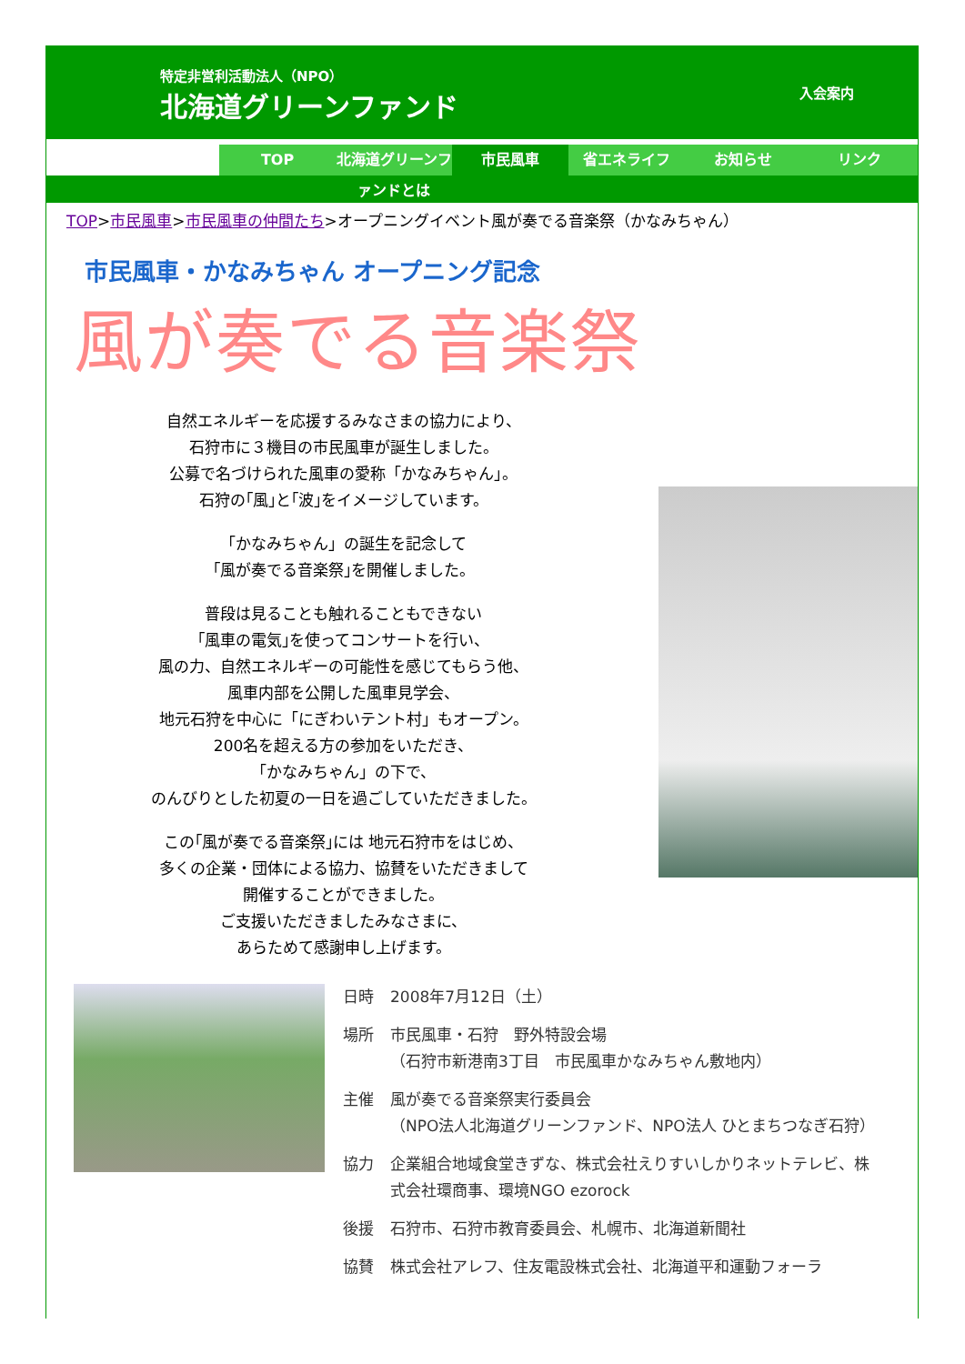特定非営利活動法人（NPO）
北海道グリーンファンド
入会案内
TOP 北海道グリーンファンドとは 市民風車 省エネライフ お知らせ リンク
TOP>市民風車>市民風車の仲間たち>オープニングイベント風が奏でる音楽祭（かなみちゃん）
市民風車・かなみちゃん オープニング記念
風が奏でる音楽祭
自然エネルギーを応援するみなさまの協力により、
石狩市に３機目の市民風車が誕生しました。
公募で名づけられた風車の愛称「かなみちゃん」。
石狩の｢風｣と｢波｣をイメージしています。
「かなみちゃん」の誕生を記念して
｢風が奏でる音楽祭｣を開催しました。
普段は見ることも触れることもできない
｢風車の電気｣を使ってコンサートを行い、
風の力、自然エネルギーの可能性を感じてもらう他、
風車内部を公開した風車見学会、
地元石狩を中心に「にぎわいテント村」もオープン。
200名を超える方の参加をいただき、
「かなみちゃん」の下で、
のんびりとした初夏の一日を過ごしていただきました。
この｢風が奏でる音楽祭｣には 地元石狩市をはじめ、
多くの企業・団体による協力、協賛をいただきまして
開催することができました。
ご支援いただきましたみなさまに、
あらためて感謝申し上げます。
日時 2008年7月12日（土）
場所 市民風車・石狩　野外特設会場
（石狩市新港南3丁目　市民風車かなみちゃん敷地内）
主催 風が奏でる音楽祭実行委員会
（NPO法人北海道グリーンファンド、NPO法人 ひとまちつなぎ石狩）
協力 企業組合地域食堂きずな、株式会社えりすいしかりネットテレビ、株式会社環商事、環境NGO ezorock
後援 石狩市、石狩市教育委員会、札幌市、北海道新聞社
協賛 株式会社アレフ、住友電設株式会社、北海道平和運動フォーラ